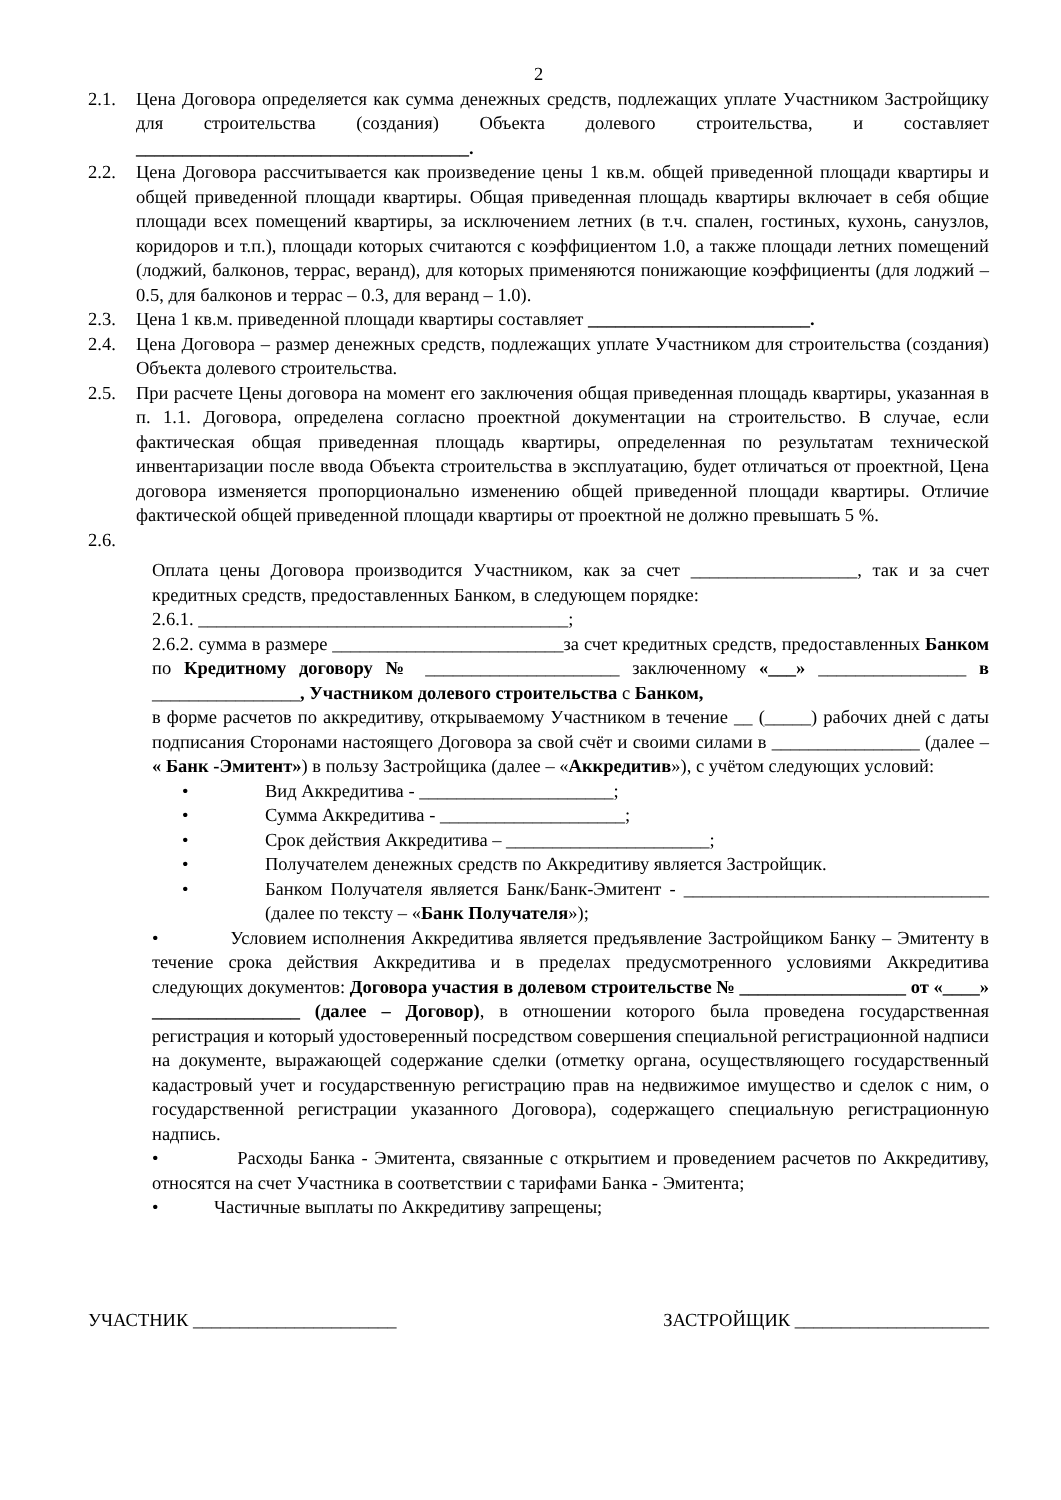2
2.1. Цена Договора определяется как сумма денежных средств, подлежащих уплате Участником Застройщику для строительства (создания) Объекта долевого строительства, и составляет ____________________________________.
2.2. Цена Договора рассчитывается как произведение цены 1 кв.м. общей приведенной площади квартиры и общей приведенной площади квартиры. Общая приведенная площадь квартиры включает в себя общие площади всех помещений квартиры, за исключением летних (в т.ч. спален, гостиных, кухонь, санузлов, коридоров и т.п.), площади которых считаются с коэффициентом 1.0, а также площади летних помещений (лоджий, балконов, террас, веранд), для которых применяются понижающие коэффициенты (для лоджий – 0.5, для балконов и террас – 0.3, для веранд – 1.0).
2.3. Цена 1 кв.м. приведенной площади квартиры составляет ________________________.
2.4. Цена Договора – размер денежных средств, подлежащих уплате Участником для строительства (создания) Объекта долевого строительства.
2.5. При расчете Цены договора на момент его заключения общая приведенная площадь квартиры, указанная в п. 1.1. Договора, определена согласно проектной документации на строительство. В случае, если фактическая общая приведенная площадь квартиры, определенная по результатам технической инвентаризации после ввода Объекта строительства в эксплуатацию, будет отличаться от проектной, Цена договора изменяется пропорционально изменению общей приведенной площади квартиры. Отличие фактической общей приведенной площади квартиры от проектной не должно превышать 5 %.
2.6.
Оплата цены Договора производится Участником, как за счет __________________, так и за счет кредитных средств, предоставленных Банком, в следующем порядке:
2.6.1. ________________________________________;
2.6.2. сумма в размере _________________________за счет кредитных средств, предоставленных Банком по Кредитному договору № _____________________ заключенному «___» ________________ в ________________, Участником долевого строительства с Банком,
в форме расчетов по аккредитиву, открываемому Участником в течение __ (_____) рабочих дней с даты подписания Сторонами настоящего Договора за свой счёт и своими силами в ________________ (далее – « Банк -Эмитент») в пользу Застройщика (далее – «Аккредитив»), с учётом следующих условий:
• Вид Аккредитива - _____________________;
• Сумма Аккредитива - ____________________;
• Срок действия Аккредитива – ______________________;
• Получателем денежных средств по Аккредитиву является Застройщик.
• Банком Получателя является Банк/Банк-Эмитент - _________________________________ (далее по тексту – «Банк Получателя»);
• Условием исполнения Аккредитива является предъявление Застройщиком Банку – Эмитенту в течение срока действия Аккредитива и в пределах предусмотренного условиями Аккредитива следующих документов: Договора участия в долевом строительстве № __________________ от «____» ________________ (далее – Договор), в отношении которого была проведена государственная регистрация и который удостоверенный посредством совершения специальной регистрационной надписи на документе, выражающей содержание сделки (отметку органа, осуществляющего государственный кадастровый учет и государственную регистрацию прав на недвижимое имущество и сделок с ним, о государственной регистрации указанного Договора), содержащего специальную регистрационную надпись.
• Расходы Банка - Эмитента, связанные с открытием и проведением расчетов по Аккредитиву, относятся на счет Участника в соответствии с тарифами Банка - Эмитента;
• Частичные выплаты по Аккредитиву запрещены;
УЧАСТНИК ______________________ ЗАСТРОЙЩИК _____________________